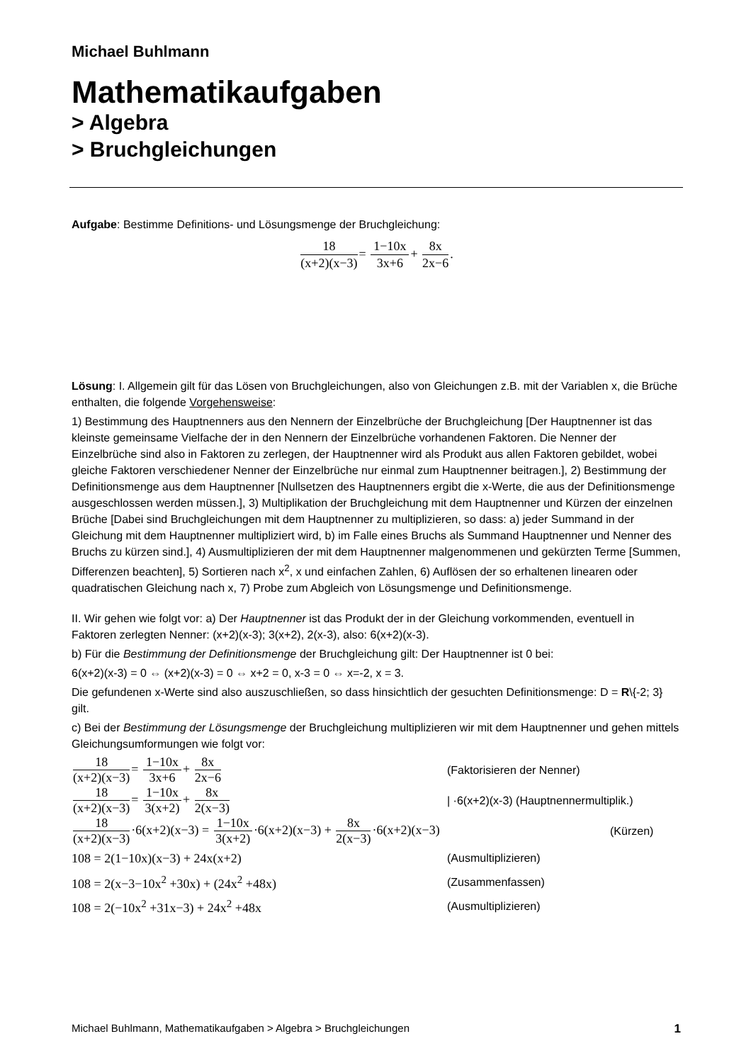Michael Buhlmann
Mathematikaufgaben
> Algebra
> Bruchgleichungen
Aufgabe: Bestimme Definitions- und Lösungsmenge der Bruchgleichung:
18 (x+2)(x−3)= 1−10x 3x+6+ 8x 2x−6.
Lösung: I. Allgemein gilt für das Lösen von Bruchgleichungen, also von Gleichungen z.B. mit der Variablen x, die Brüche enthalten, die folgende Vorgehensweise:
1) Bestimmung des Hauptnenners aus den Nennern der Einzelbrüche der Bruchgleichung [Der Hauptnenner ist das kleinste gemeinsame Vielfache der in den Nennern der Einzelbrüche vorhandenen Faktoren. Die Nenner der Einzelbrüche sind also in Faktoren zu zerlegen, der Hauptnenner wird als Produkt aus allen Faktoren gebildet, wobei gleiche Faktoren verschiedener Nenner der Einzelbrüche nur einmal zum Hauptnenner beitragen.], 2) Bestimmung der Definitionsmenge aus dem Hauptnenner [Nullsetzen des Hauptnenners ergibt die x-Werte, die aus der Definitionsmenge ausgeschlossen werden müssen.], 3) Multiplikation der Bruchgleichung mit dem Hauptnenner und Kürzen der einzelnen Brüche [Dabei sind Bruchgleichungen mit dem Hauptnenner zu multiplizieren, so dass: a) jeder Summand in der Gleichung mit dem Hauptnenner multipliziert wird, b) im Falle eines Bruchs als Summand Hauptnenner und Nenner des Bruchs zu kürzen sind.], 4) Ausmultiplizieren der mit dem Hauptnenner malgenommenen und gekürzten Terme [Summen, Differenzen beachten], 5) Sortieren nach x<sup>2</sup>, x und einfachen Zahlen, 6) Auflösen der so erhaltenen linearen oder quadratischen Gleichung nach x, 7) Probe zum Abgleich von Lösungsmenge und Definitionsmenge.
II. Wir gehen wie folgt vor: a) Der Hauptnenner ist das Produkt der in der Gleichung vorkommenden, eventuell in Faktoren zerlegten Nenner: (x+2)(x-3); 3(x+2), 2(x-3), also: 6(x+2)(x-3).
b) Für die Bestimmung der Definitionsmenge der Bruchgleichung gilt: Der Hauptnenner ist 0 bei:
6(x+2)(x-3) = 0 ⇔ (x+2)(x-3) = 0 ⇔ x+2 = 0, x-3 = 0 ⇔ x=-2, x = 3.
Die gefundenen x-Werte sind also auszuschließen, so dass hinsichtlich der gesuchten Definitionsmenge: D = R\{-2; 3} gilt.
c) Bei der Bestimmung der Lösungsmenge der Bruchgleichung multiplizieren wir mit dem Hauptnenner und gehen mittels Gleichungsumformungen wie folgt vor:
18 (x+2)(x−3)= 1−10x 3x+6+ 8x 2x−6 (Faktorisieren der Nenner)
18 (x+2)(x−3)= 1−10x 3(x+2)+ 8x 2(x−3)
| ·6(x+2)(x-3) (Hauptnennermultiplik.)
18 (x+2)(x−3)·6(x+2)(x−3) = 1−10x 3(x+2)·6(x+2)(x−3) + 8x 2(x−3)·6(x+2)(x−3)
(Kürzen)
108 = 2(1−10x)(x−3) + 24x(x+2) (Ausmultiplizieren)
108 = 2(x−3−10x<sup>2</sup> +30x) + (24x<sup>2</sup> +48x) (Zusammenfassen)
108 = 2(−10x<sup>2</sup> +31x−3) + 24x<sup>2</sup> +48x (Ausmultiplizieren)
Michael Buhlmann, Mathematikaufgaben > Algebra > Bruchgleichungen 1